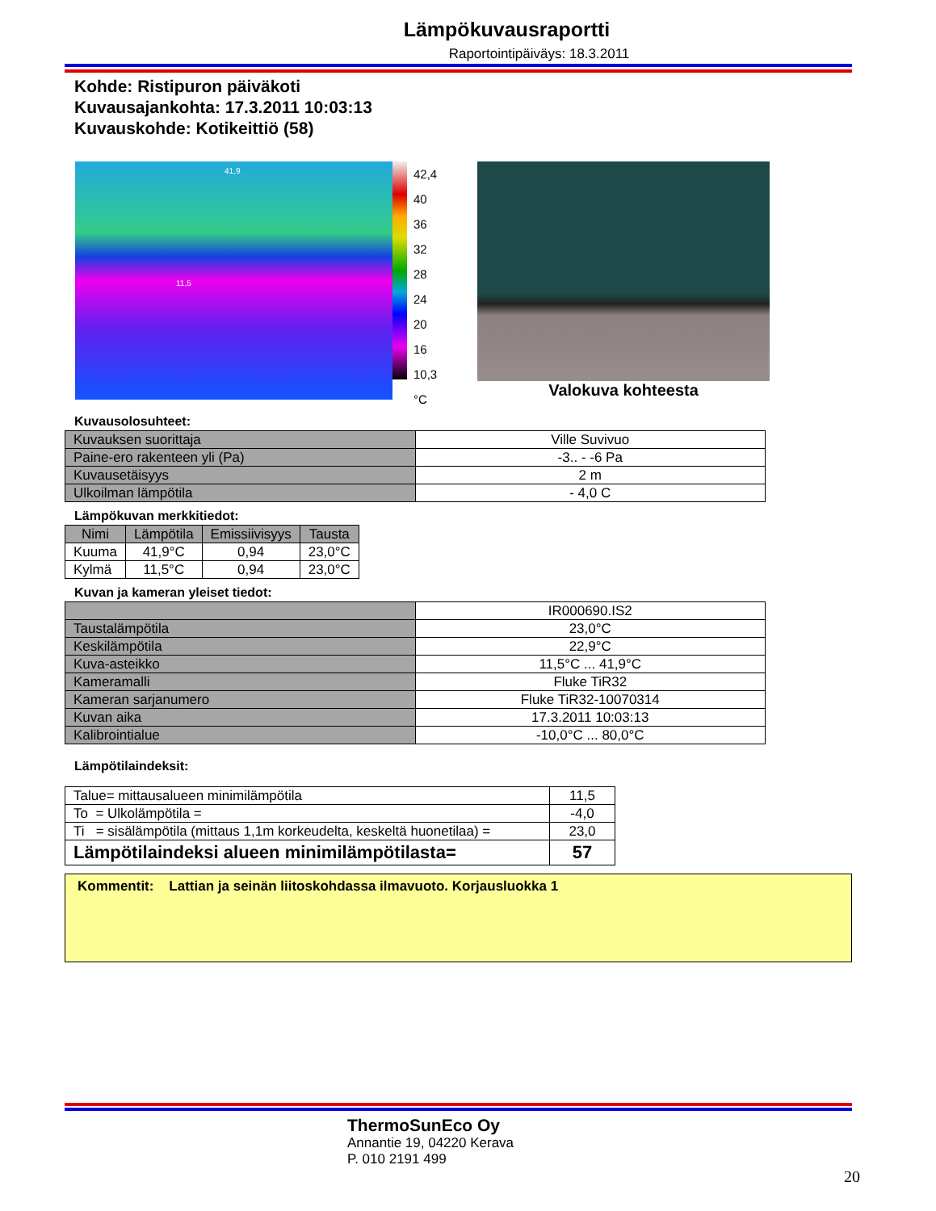Lämpökuvausraportti
Raportointipäiväys: 18.3.2011
Kohde: Ristipuron päiväkoti
Kuvausajankohta: 17.3.2011 10:03:13
Kuvauskohde: Kotikeittiö (58)
41,9
11,5
42,4
40
36
32
28
24
20
16
10,3
°C
Valokuva kohteesta
Kuvausolosuhteet:
| Kuvauksen suorittaja | Ville Suvivuo |
| Paine-ero rakenteen yli (Pa) | -3.. - -6 Pa |
| Kuvausetäisyys | 2 m |
| Ulkoilman lämpötila | - 4,0 C |
Lämpökuvan merkkitiedot:
| Nimi | Lämpötila | Emissiivisyys | Tausta |
| --- | --- | --- | --- |
| Kuuma | 41,9°C | 0,94 | 23,0°C |
| Kylmä | 11,5°C | 0,94 | 23,0°C |
Kuvan ja kameran yleiset tiedot:
| | IR000690.IS2 |
| Taustalämpötila | 23,0°C |
| Keskilämpötila | 22,9°C |
| Kuva-asteikko | 11,5°C ... 41,9°C |
| Kameramalli | Fluke TiR32 |
| Kameran sarjanumero | Fluke TiR32-10070314 |
| Kuvan aika | 17.3.2011 10:03:13 |
| Kalibrointialue | -10,0°C ... 80,0°C |
Lämpötilaindeksit:
| Talue= mittausalueen minimilämpötila | 11,5 |
| To = Ulkolämpötila = | -4,0 |
| Ti = sisälämpötila (mittaus 1,1m korkeudelta, keskeltä huonetilaa) = | 23,0 |
| Lämpötilaindeksi alueen minimilämpötilasta= | 57 |
Kommentit: Lattian ja seinän liitoskohdassa ilmavuoto. Korjausluokka 1
ThermoSunEco Oy
Annantie 19, 04220 Kerava
P. 010 2191 499
20